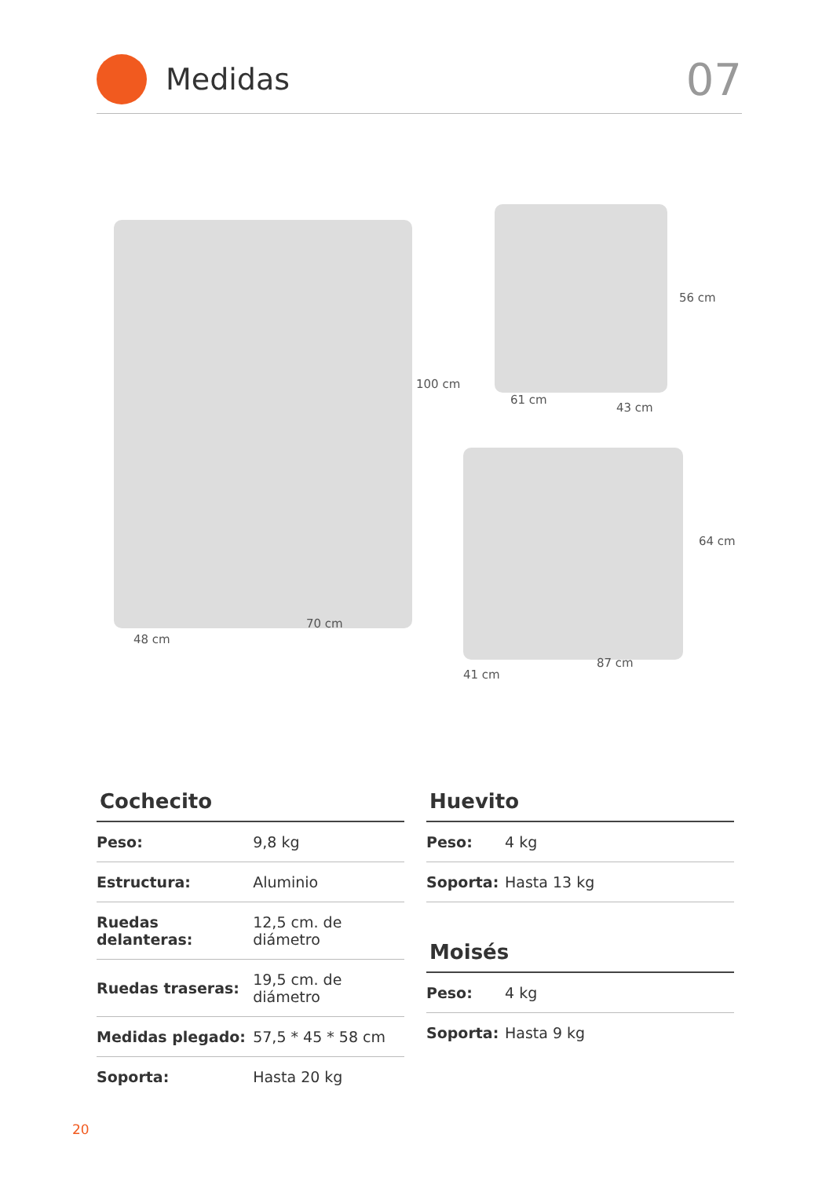Medidas
07
100 cm
48 cm
70 cm
56 cm
61 cm
43 cm
64 cm
41 cm
87 cm
Cochecito
| Peso: | 9,8 kg |
| Estructura: | Aluminio |
| Ruedas delanteras: | 12,5 cm. de diámetro |
| Ruedas traseras: | 19,5 cm. de diámetro |
| Medidas plegado: | 57,5 * 45 * 58 cm |
| Soporta: | Hasta 20 kg |
Huevito
| Peso: | 4 kg |
| Soporta: | Hasta 13 kg |
Moisés
| Peso: | 4 kg |
| Soporta: | Hasta 9 kg |
20